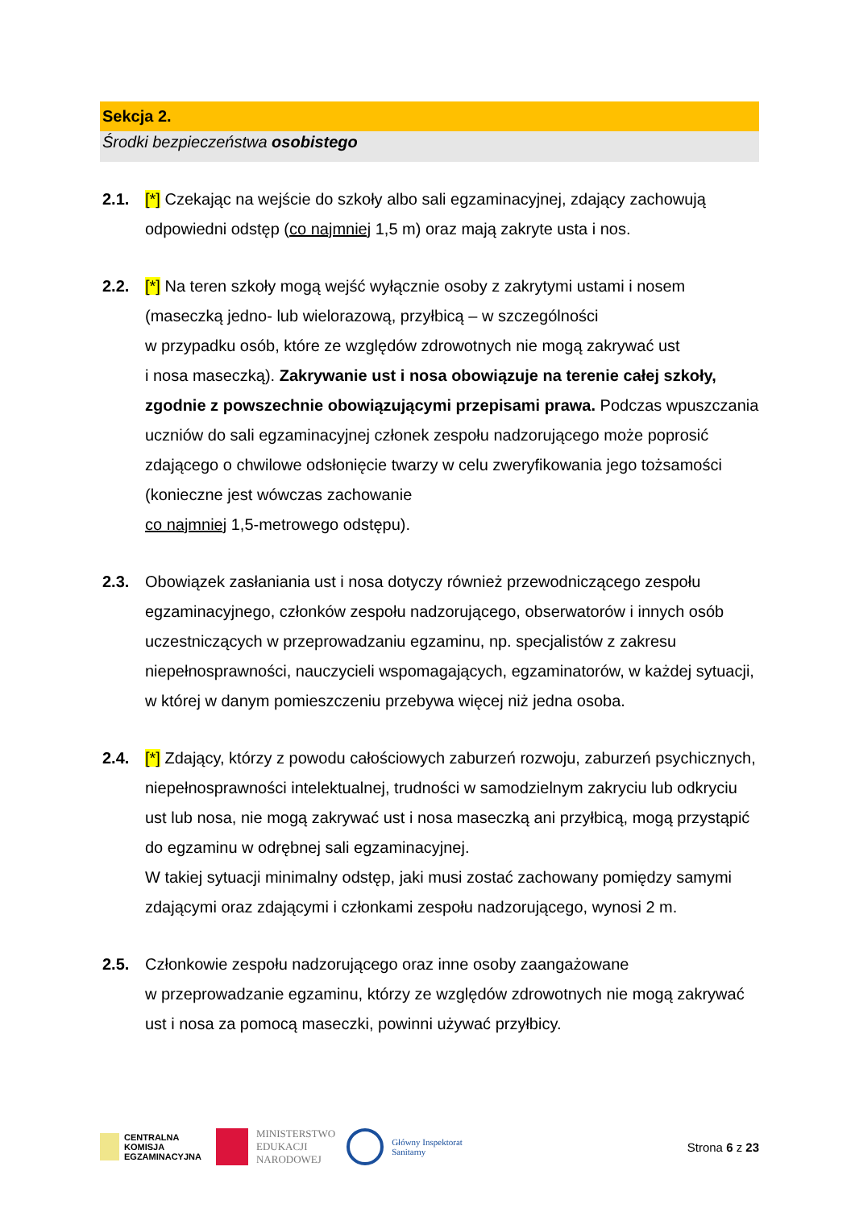Sekcja 2.
Środki bezpieczeństwa osobistego
2.1. [*] Czekając na wejście do szkoły albo sali egzaminacyjnej, zdający zachowują odpowiedni odstęp (co najmniej 1,5 m) oraz mają zakryte usta i nos.
2.2. [*] Na teren szkoły mogą wejść wyłącznie osoby z zakrytymi ustami i nosem (maseczką jedno- lub wielorazową, przyłbicą – w szczególności
w przypadku osób, które ze względów zdrowotnych nie mogą zakrywać ust
i nosa maseczką). Zakrywanie ust i nosa obowiązuje na terenie całej szkoły, zgodnie z powszechnie obowiązującymi przepisami prawa. Podczas wpuszczania uczniów do sali egzaminacyjnej członek zespołu nadzorującego może poprosić zdającego o chwilowe odsłonięcie twarzy w celu zweryfikowania jego tożsamości (konieczne jest wówczas zachowanie
co najmniej 1,5-metrowego odstępu).
2.3. Obowiązek zasłaniania ust i nosa dotyczy również przewodniczącego zespołu egzaminacyjnego, członków zespołu nadzorującego, obserwatorów i innych osób uczestniczących w przeprowadzaniu egzaminu, np. specjalistów z zakresu niepełnosprawności, nauczycieli wspomagających, egzaminatorów, w każdej sytuacji, w której w danym pomieszczeniu przebywa więcej niż jedna osoba.
2.4. [*] Zdający, którzy z powodu całościowych zaburzeń rozwoju, zaburzeń psychicznych, niepełnosprawności intelektualnej, trudności w samodzielnym zakryciu lub odkryciu ust lub nosa, nie mogą zakrywać ust i nosa maseczką ani przyłbicą, mogą przystąpić do egzaminu w odrębnej sali egzaminacyjnej.
W takiej sytuacji minimalny odstęp, jaki musi zostać zachowany pomiędzy samymi zdającymi oraz zdającymi i członkami zespołu nadzorującego, wynosi 2 m.
2.5. Członkowie zespołu nadzorującego oraz inne osoby zaangażowane
w przeprowadzanie egzaminu, którzy ze względów zdrowotnych nie mogą zakrywać ust i nosa za pomocą maseczki, powinni używać przyłbicy.
CENTRALNA
KOMISJA
EGZAMINACYJNA
MINISTERSTWO
EDUKACJI
NARODOWEJ
Główny Inspektorat
Sanitarny
Strona 6 z 23